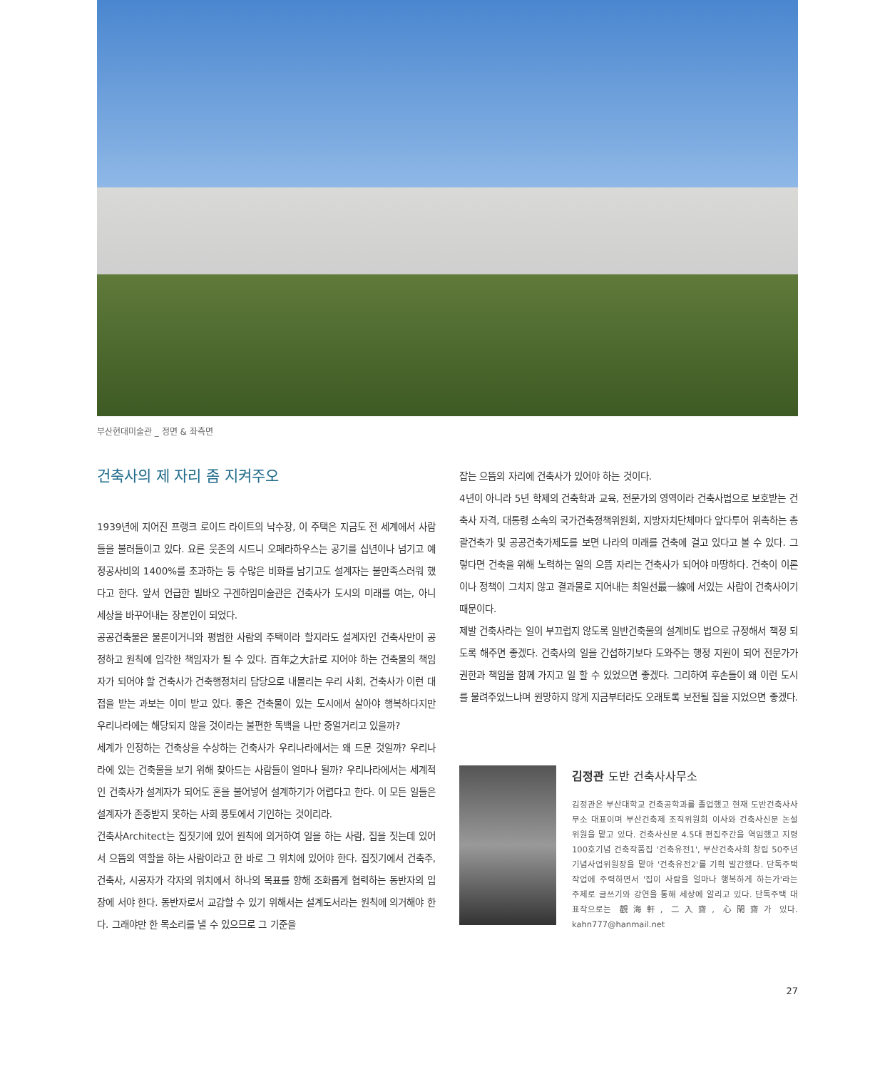부산현대미술관 _ 정면 & 좌측면
건축사의 제 자리 좀 지켜주오
1939년에 지어진 프랭크 로이드 라이트의 낙수장, 이 주택은 지금도 전 세계에서 사람들을 불러들이고 있다. 요른 웃존의 시드니 오페라하우스는 공기를 십년이나 넘기고 예정공사비의 1400%를 초과하는 등 수많은 비화를 남기고도 설계자는 불만족스러워 했다고 한다. 앞서 언급한 빌바오 구겐하임미술관은 건축사가 도시의 미래를 여는, 아니 세상을 바꾸어내는 장본인이 되었다.
공공건축물은 물론이거니와 평범한 사람의 주택이라 할지라도 설계자인 건축사만이 공정하고 원칙에 입각한 책임자가 될 수 있다. 百年之大計로 지어야 하는 건축물의 책임자가 되어야 할 건축사가 건축행정처리 담당으로 내몰리는 우리 사회, 건축사가 이런 대접을 받는 과보는 이미 받고 있다. 좋은 건축물이 있는 도시에서 살아야 행복하다지만 우리나라에는 해당되지 않을 것이라는 불편한 독백을 나만 중얼거리고 있을까?
세계가 인정하는 건축상을 수상하는 건축사가 우리나라에서는 왜 드문 것일까? 우리나라에 있는 건축물을 보기 위해 찾아드는 사람들이 얼마나 될까? 우리나라에서는 세계적인 건축사가 설계자가 되어도 혼을 불어넣어 설계하기가 어렵다고 한다. 이 모든 일들은 설계자가 존중받지 못하는 사회 풍토에서 기인하는 것이리라.
건축사Architect는 집짓기에 있어 원칙에 의거하여 일을 하는 사람, 집을 짓는데 있어서 으뜸의 역할을 하는 사람이라고 한 바로 그 위치에 있어야 한다. 집짓기에서 건축주, 건축사, 시공자가 각자의 위치에서 하나의 목표를 향해 조화롭게 협력하는 동반자의 입장에 서야 한다. 동반자로서 교감할 수 있기 위해서는 설계도서라는 원칙에 의거해야 한다. 그래야만 한 목소리를 낼 수 있으므로 그 기준을
잡는 으뜸의 자리에 건축사가 있어야 하는 것이다.
4년이 아니라 5년 학제의 건축학과 교육, 전문가의 영역이라 건축사법으로 보호받는 건축사 자격, 대통령 소속의 국가건축정책위원회, 지방자치단체마다 앞다투어 위촉하는 총괄건축가 및 공공건축가제도를 보면 나라의 미래를 건축에 걸고 있다고 볼 수 있다. 그렇다면 건축을 위해 노력하는 일의 으뜸 자리는 건축사가 되어야 마땅하다. 건축이 이론이나 정책이 그치지 않고 결과물로 지어내는 최일선最一線에 서있는 사람이 건축사이기 때문이다.
제발 건축사라는 일이 부끄럽지 않도록 일반건축물의 설계비도 법으로 규정해서 책정 되도록 해주면 좋겠다. 건축사의 일을 간섭하기보다 도와주는 행정 지원이 되어 전문가가 권한과 책임을 함께 가지고 일 할 수 있었으면 좋겠다. 그리하여 후손들이 왜 이런 도시를 물려주었느냐며 원망하지 않게 지금부터라도 오래토록 보전될 집을 지었으면 좋겠다.
김정관 도반 건축사사무소
김정관은 부산대학교 건축공학과를 졸업했고 현재 도반건축사사무소 대표이며 부산건축제 조직위원회 이사와 건축사신문 논설위원을 맡고 있다. 건축사신문 4.5대 편집주간을 역임했고 지령100호기념 건축작품집 '건축유전1', 부산건축사회 창립 50주년 기념사업위원장을 맡아 '건축유전2'를 기획 발간했다. 단독주택 작업에 주력하면서 '집이 사람을 얼마나 행복하게 하는가'라는 주제로 글쓰기와 강연을 통해 세상에 알리고 있다. 단독주택 대표작으로는 觀海軒, 二入齋, 心閑齋가 있다. kahn777@hanmail.net
27